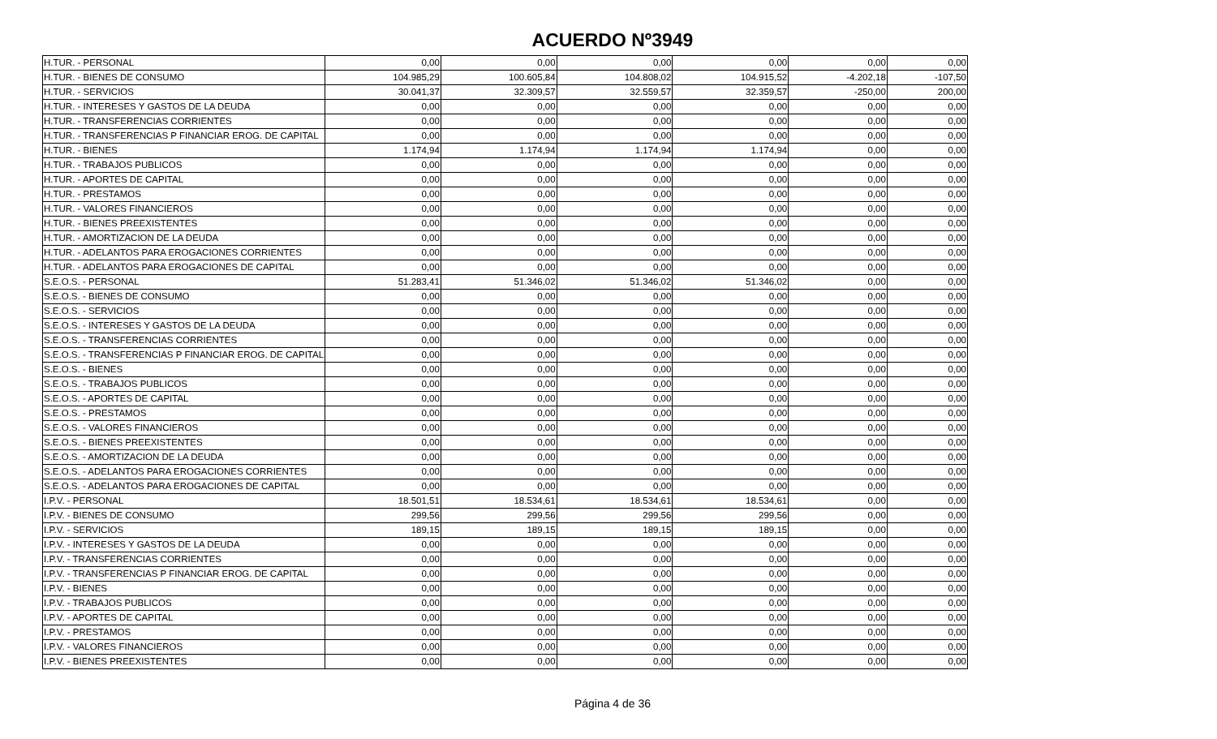ACUERDO Nº3949
| H.TUR. - PERSONAL | 0,00 | 0,00 | 0,00 | 0,00 | 0,00 | 0,00 |
| H.TUR. - BIENES DE CONSUMO | 104.985,29 | 100.605,84 | 104.808,02 | 104.915,52 | -4.202,18 | -107,50 |
| H.TUR. - SERVICIOS | 30.041,37 | 32.309,57 | 32.559,57 | 32.359,57 | -250,00 | 200,00 |
| H.TUR. - INTERESES Y GASTOS DE LA DEUDA | 0,00 | 0,00 | 0,00 | 0,00 | 0,00 | 0,00 |
| H.TUR. - TRANSFERENCIAS CORRIENTES | 0,00 | 0,00 | 0,00 | 0,00 | 0,00 | 0,00 |
| H.TUR. - TRANSFERENCIAS P FINANCIAR EROG. DE CAPITAL | 0,00 | 0,00 | 0,00 | 0,00 | 0,00 | 0,00 |
| H.TUR. - BIENES | 1.174,94 | 1.174,94 | 1.174,94 | 1.174,94 | 0,00 | 0,00 |
| H.TUR. - TRABAJOS PUBLICOS | 0,00 | 0,00 | 0,00 | 0,00 | 0,00 | 0,00 |
| H.TUR. - APORTES DE CAPITAL | 0,00 | 0,00 | 0,00 | 0,00 | 0,00 | 0,00 |
| H.TUR. - PRESTAMOS | 0,00 | 0,00 | 0,00 | 0,00 | 0,00 | 0,00 |
| H.TUR. - VALORES FINANCIEROS | 0,00 | 0,00 | 0,00 | 0,00 | 0,00 | 0,00 |
| H.TUR. - BIENES PREEXISTENTES | 0,00 | 0,00 | 0,00 | 0,00 | 0,00 | 0,00 |
| H.TUR. - AMORTIZACION DE LA DEUDA | 0,00 | 0,00 | 0,00 | 0,00 | 0,00 | 0,00 |
| H.TUR. - ADELANTOS PARA EROGACIONES CORRIENTES | 0,00 | 0,00 | 0,00 | 0,00 | 0,00 | 0,00 |
| H.TUR. - ADELANTOS PARA EROGACIONES DE CAPITAL | 0,00 | 0,00 | 0,00 | 0,00 | 0,00 | 0,00 |
| S.E.O.S. - PERSONAL | 51.283,41 | 51.346,02 | 51.346,02 | 51.346,02 | 0,00 | 0,00 |
| S.E.O.S. - BIENES DE CONSUMO | 0,00 | 0,00 | 0,00 | 0,00 | 0,00 | 0,00 |
| S.E.O.S. - SERVICIOS | 0,00 | 0,00 | 0,00 | 0,00 | 0,00 | 0,00 |
| S.E.O.S. - INTERESES Y GASTOS DE LA DEUDA | 0,00 | 0,00 | 0,00 | 0,00 | 0,00 | 0,00 |
| S.E.O.S. - TRANSFERENCIAS CORRIENTES | 0,00 | 0,00 | 0,00 | 0,00 | 0,00 | 0,00 |
| S.E.O.S. - TRANSFERENCIAS P FINANCIAR EROG. DE CAPITAL | 0,00 | 0,00 | 0,00 | 0,00 | 0,00 | 0,00 |
| S.E.O.S. - BIENES | 0,00 | 0,00 | 0,00 | 0,00 | 0,00 | 0,00 |
| S.E.O.S. - TRABAJOS PUBLICOS | 0,00 | 0,00 | 0,00 | 0,00 | 0,00 | 0,00 |
| S.E.O.S. - APORTES DE CAPITAL | 0,00 | 0,00 | 0,00 | 0,00 | 0,00 | 0,00 |
| S.E.O.S. - PRESTAMOS | 0,00 | 0,00 | 0,00 | 0,00 | 0,00 | 0,00 |
| S.E.O.S. - VALORES FINANCIEROS | 0,00 | 0,00 | 0,00 | 0,00 | 0,00 | 0,00 |
| S.E.O.S. - BIENES PREEXISTENTES | 0,00 | 0,00 | 0,00 | 0,00 | 0,00 | 0,00 |
| S.E.O.S. - AMORTIZACION DE LA DEUDA | 0,00 | 0,00 | 0,00 | 0,00 | 0,00 | 0,00 |
| S.E.O.S. - ADELANTOS PARA EROGACIONES CORRIENTES | 0,00 | 0,00 | 0,00 | 0,00 | 0,00 | 0,00 |
| S.E.O.S. - ADELANTOS PARA EROGACIONES DE CAPITAL | 0,00 | 0,00 | 0,00 | 0,00 | 0,00 | 0,00 |
| I.P.V. - PERSONAL | 18.501,51 | 18.534,61 | 18.534,61 | 18.534,61 | 0,00 | 0,00 |
| I.P.V. - BIENES DE CONSUMO | 299,56 | 299,56 | 299,56 | 299,56 | 0,00 | 0,00 |
| I.P.V. - SERVICIOS | 189,15 | 189,15 | 189,15 | 189,15 | 0,00 | 0,00 |
| I.P.V. - INTERESES Y GASTOS DE LA DEUDA | 0,00 | 0,00 | 0,00 | 0,00 | 0,00 | 0,00 |
| I.P.V. - TRANSFERENCIAS CORRIENTES | 0,00 | 0,00 | 0,00 | 0,00 | 0,00 | 0,00 |
| I.P.V. - TRANSFERENCIAS P FINANCIAR EROG. DE CAPITAL | 0,00 | 0,00 | 0,00 | 0,00 | 0,00 | 0,00 |
| I.P.V. - BIENES | 0,00 | 0,00 | 0,00 | 0,00 | 0,00 | 0,00 |
| I.P.V. - TRABAJOS PUBLICOS | 0,00 | 0,00 | 0,00 | 0,00 | 0,00 | 0,00 |
| I.P.V. - APORTES DE CAPITAL | 0,00 | 0,00 | 0,00 | 0,00 | 0,00 | 0,00 |
| I.P.V. - PRESTAMOS | 0,00 | 0,00 | 0,00 | 0,00 | 0,00 | 0,00 |
| I.P.V. - VALORES FINANCIEROS | 0,00 | 0,00 | 0,00 | 0,00 | 0,00 | 0,00 |
| I.P.V. - BIENES PREEXISTENTES | 0,00 | 0,00 | 0,00 | 0,00 | 0,00 | 0,00 |
Página 4 de 36